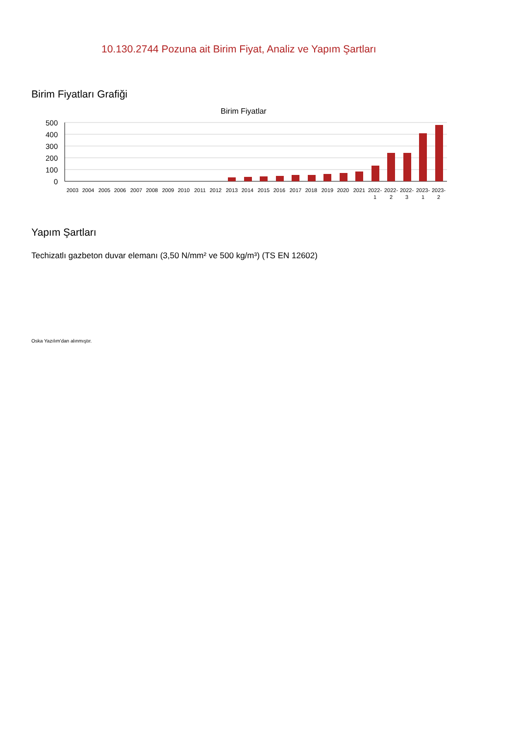10.130.2744 Pozuna ait Birim Fiyat, Analiz ve Yapım Şartları
Birim Fiyatları Grafiği
Birim Fiyatlar
500
400
300
200
100
0
2003
2004
2005
2006
2007
2008
2009
2010
2011
2012
2013
2014
2015
2016
2017
2018
2019
2020
2021
2022-
1
2022-
2
2022-
3
2023-
1
2023-
2
Yapım Şartları
Techizatlı gazbeton duvar elemanı (3,50 N/mm² ve 500 kg/m³) (TS EN 12602)
Oska Yazılım'dan alınmıştır.